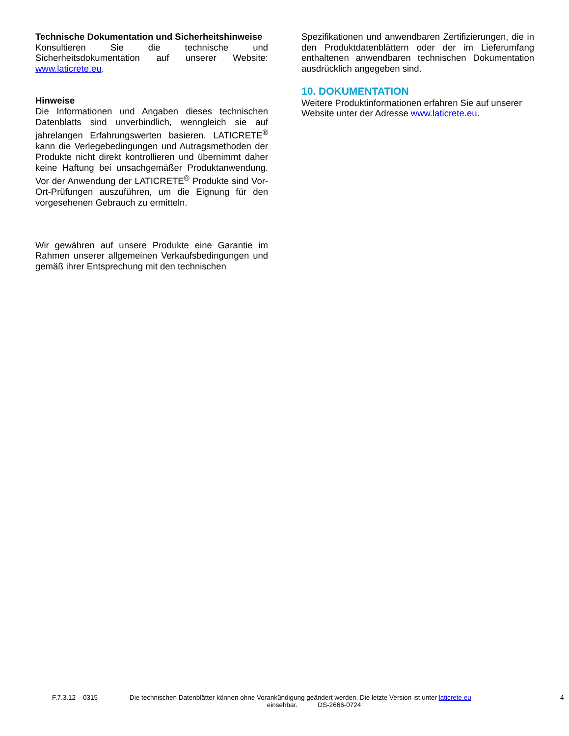Technische Dokumentation und Sicherheitshinweise
Konsultieren Sie die technische und Sicherheitsdokumentation auf unserer Website: www.laticrete.eu.
Hinweise
Die Informationen und Angaben dieses technischen Datenblatts sind unverbindlich, wenngleich sie auf jahrelangen Erfahrungswerten basieren. LATICRETE<sup>®</sup> kann die Verlegebedingungen und Autragsmethoden der Produkte nicht direkt kontrollieren und übernimmt daher keine Haftung bei unsachgemäßer Produktanwendung. Vor der Anwendung der LATICRETE<sup>®</sup> Produkte sind Vor-Ort-Prüfungen auszuführen, um die Eignung für den vorgesehenen Gebrauch zu ermitteln.
Wir gewähren auf unsere Produkte eine Garantie im Rahmen unserer allgemeinen Verkaufsbedingungen und gemäß ihrer Entsprechung mit den technischen
Spezifikationen und anwendbaren Zertifizierungen, die in den Produktdatenblättern oder der im Lieferumfang enthaltenen anwendbaren technischen Dokumentation ausdrücklich angegeben sind.
10. DOKUMENTATION
Weitere Produktinformationen erfahren Sie auf unserer Website unter der Adresse www.laticrete.eu.
F.7.3.12 – 0315 Die technischen Datenblätter können ohne Vorankündigung geändert werden. Die letzte Version ist unter laticrete.eu 4
einsehbar. DS-2666-0724